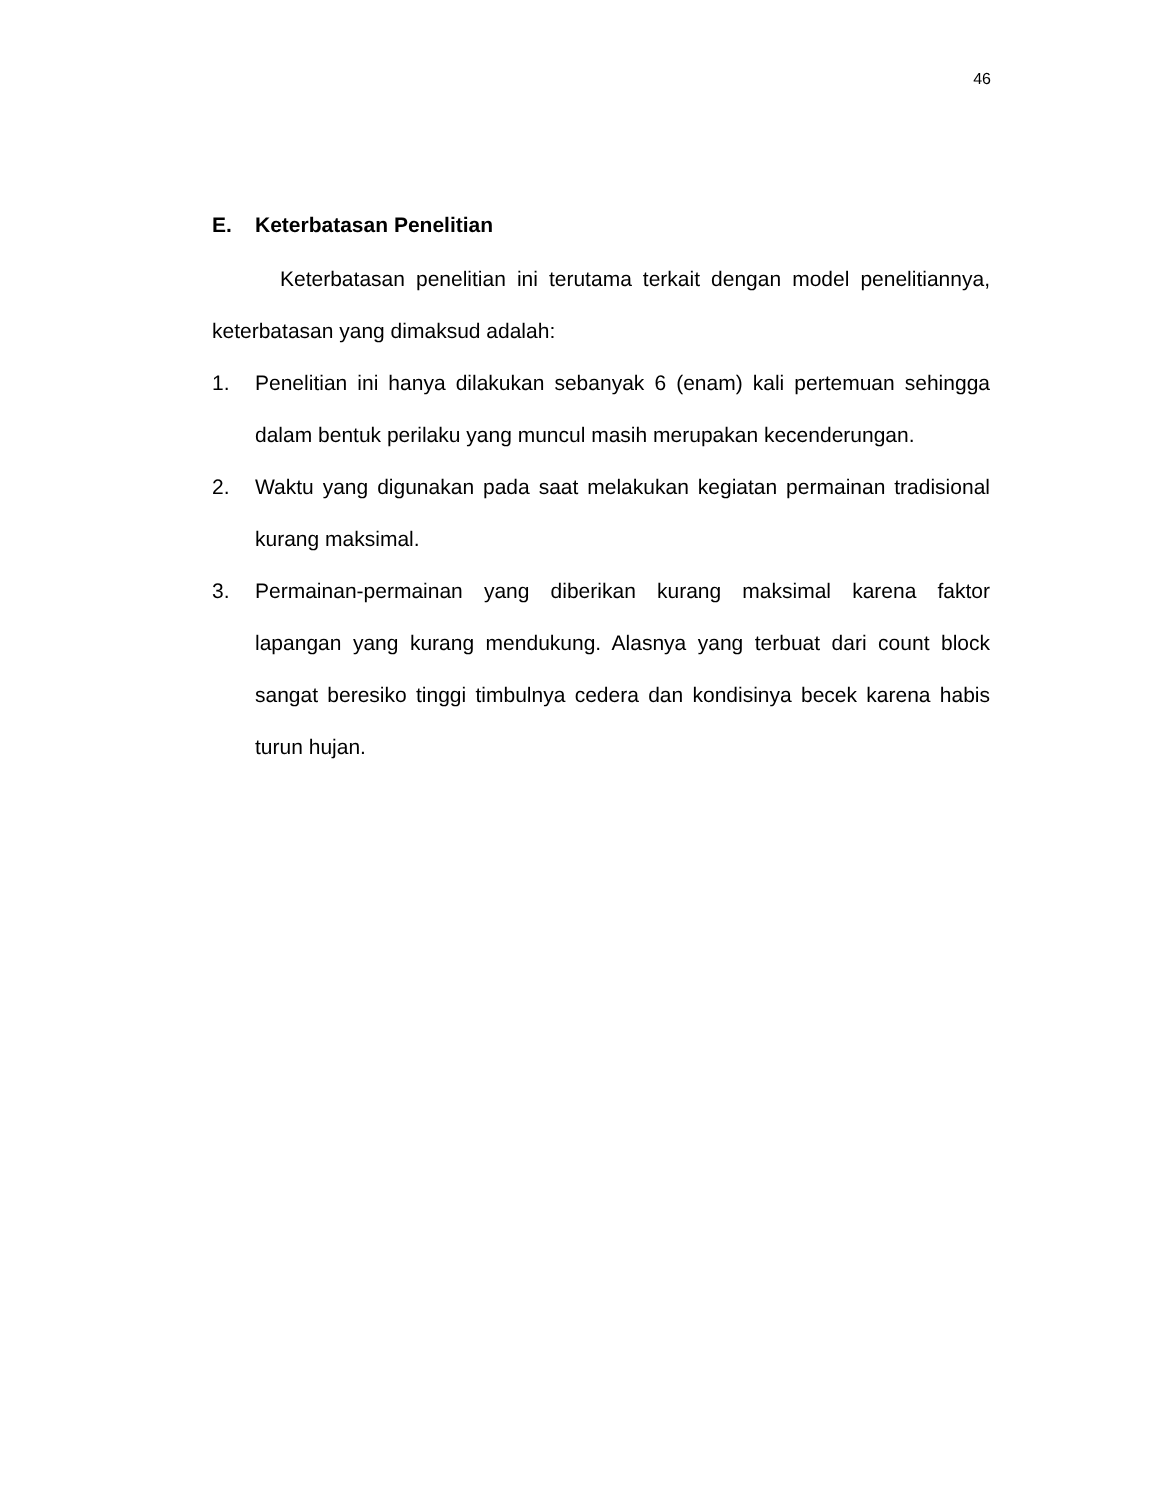46
E. Keterbatasan Penelitian
Keterbatasan penelitian ini terutama terkait dengan model penelitiannya, keterbatasan yang dimaksud adalah:
1. Penelitian ini hanya dilakukan sebanyak 6 (enam) kali pertemuan sehingga dalam bentuk perilaku yang muncul masih merupakan kecenderungan.
2. Waktu yang digunakan pada saat melakukan kegiatan permainan tradisional kurang maksimal.
3. Permainan-permainan yang diberikan kurang maksimal karena faktor lapangan yang kurang mendukung. Alasnya yang terbuat dari count block sangat beresiko tinggi timbulnya cedera dan kondisinya becek karena habis turun hujan.